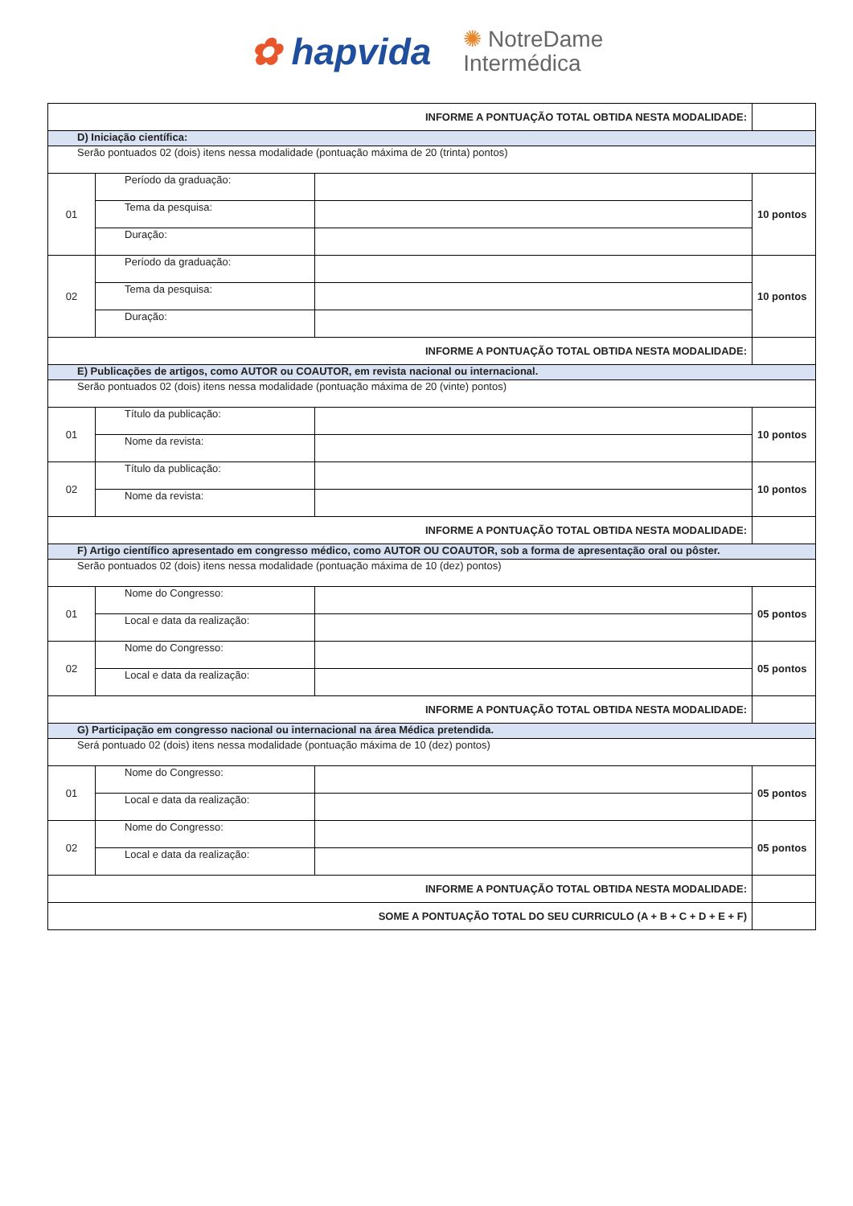✿ hapvida ✺ NotreDame
Intermédica
| INFORME A PONTUAÇÃO TOTAL OBTIDA NESTA MODALIDADE: | | | |
| D) Iniciação científica: | | | |
| Serão pontuados 02 (dois) itens nessa modalidade (pontuação máxima de 20 (trinta) pontos) | | | |
| 01 | Período da graduação: | | 10 pontos |
| | Tema da pesquisa: | | |
| | Duração: | | |
| 02 | Período da graduação: | | 10 pontos |
| | Tema da pesquisa: | | |
| | Duração: | | |
| INFORME A PONTUAÇÃO TOTAL OBTIDA NESTA MODALIDADE: | | | |
| E) Publicações de artigos, como AUTOR ou COAUTOR, em revista nacional ou internacional. | | | |
| Serão pontuados 02 (dois) itens nessa modalidade (pontuação máxima de 20 (vinte) pontos) | | | |
| 01 | Título da publicação: | | 10 pontos |
| | Nome da revista: | | |
| 02 | Título da publicação: | | 10 pontos |
| | Nome da revista: | | |
| INFORME A PONTUAÇÃO TOTAL OBTIDA NESTA MODALIDADE: | | | |
| F) Artigo científico apresentado em congresso médico, como AUTOR OU COAUTOR, sob a forma de apresentação oral ou pôster. | | | |
| Serão pontuados 02 (dois) itens nessa modalidade (pontuação máxima de 10 (dez) pontos) | | | |
| 01 | Nome do Congresso: | | 05 pontos |
| | Local e data da realização: | | |
| 02 | Nome do Congresso: | | 05 pontos |
| | Local e data da realização: | | |
| INFORME A PONTUAÇÃO TOTAL OBTIDA NESTA MODALIDADE: | | | |
| G) Participação em congresso nacional ou internacional na área Médica pretendida. | | | |
| Será pontuado 02 (dois) itens nessa modalidade (pontuação máxima de 10 (dez) pontos) | | | |
| 01 | Nome do Congresso: | | 05 pontos |
| | Local e data da realização: | | |
| 02 | Nome do Congresso: | | 05 pontos |
| | Local e data da realização: | | |
| INFORME A PONTUAÇÃO TOTAL OBTIDA NESTA MODALIDADE: | | | |
| SOME A PONTUAÇÃO TOTAL DO SEU CURRICULO (A + B + C + D + E + F) | | | |